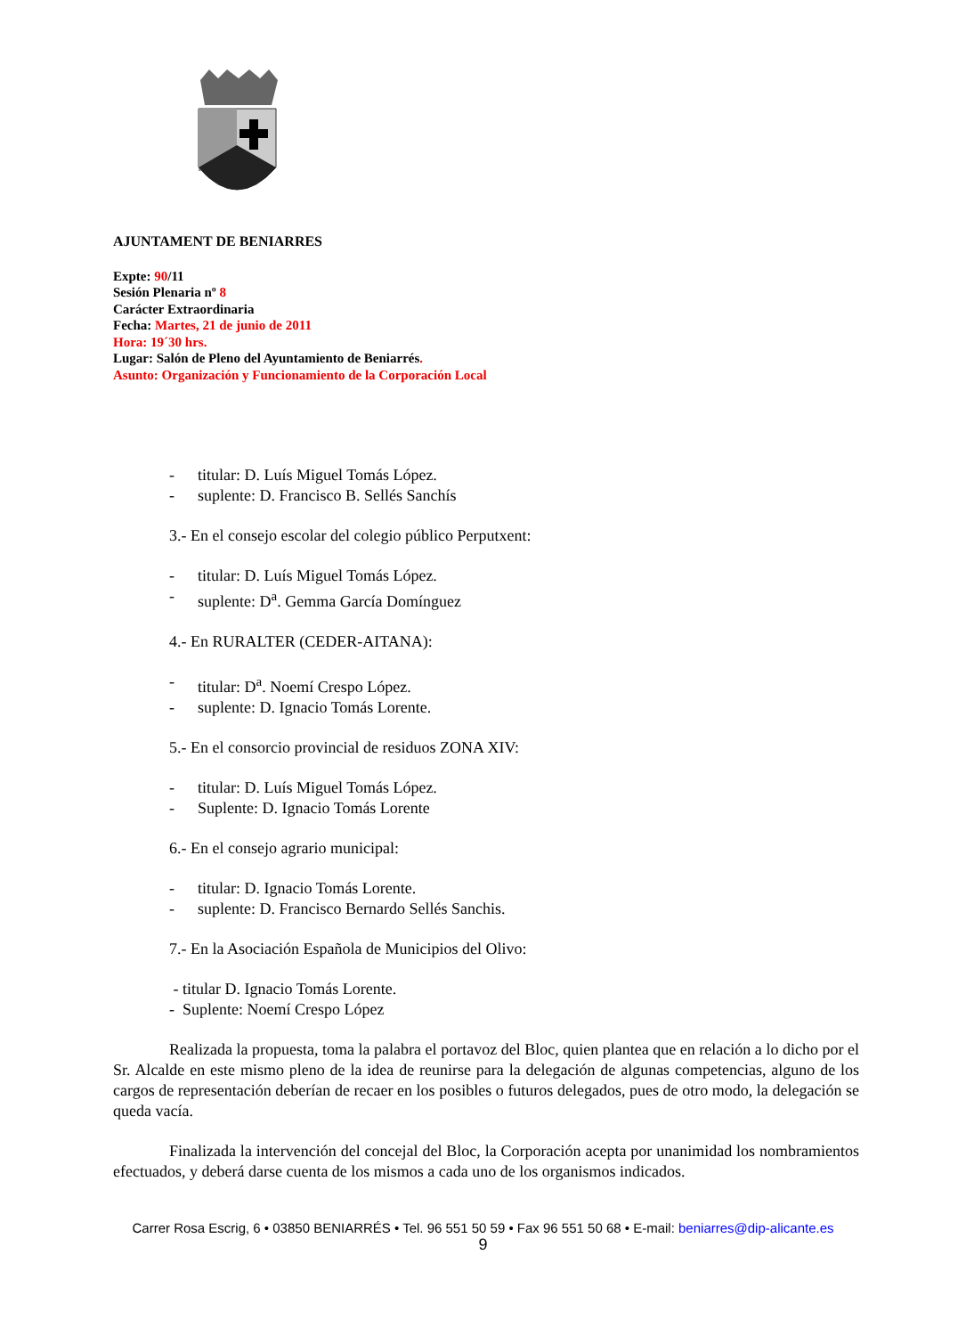AJUNTAMENT DE BENIARRES
Expte: 90/11
Sesión Plenaria nº 8
Carácter Extraordinaria
Fecha: Martes, 21 de junio de 2011
Hora: 19´30 hrs.
Lugar: Salón de Pleno del Ayuntamiento de Beniarrés.
Asunto: Organización y Funcionamiento de la Corporación Local
- titular: D. Luís Miguel Tomás López.
- suplente: D. Francisco B. Sellés Sanchís
3.- En el consejo escolar del colegio público Perputxent:
- titular: D. Luís Miguel Tomás López.
- suplente: D<sup>a</sup>. Gemma García Domínguez
4.- En RURALTER (CEDER-AITANA):
- titular: D<sup>a</sup>. Noemí Crespo López.
- suplente: D. Ignacio Tomás Lorente.
5.- En el consorcio provincial de residuos ZONA XIV:
- titular: D. Luís Miguel Tomás López.
- Suplente: D. Ignacio Tomás Lorente
6.- En el consejo agrario municipal:
- titular: D. Ignacio Tomás Lorente.
- suplente: D. Francisco Bernardo Sellés Sanchis.
7.- En la Asociación Española de Municipios del Olivo:
- titular D. Ignacio Tomás Lorente.
- Suplente: Noemí Crespo López
Realizada la propuesta, toma la palabra el portavoz del Bloc, quien plantea que en relación a lo dicho por el Sr. Alcalde en este mismo pleno de la idea de reunirse para la delegación de algunas competencias, alguno de los cargos de representación deberían de recaer en los posibles o futuros delegados, pues de otro modo, la delegación se queda vacía.
Finalizada la intervención del concejal del Bloc, la Corporación acepta por unanimidad los nombramientos efectuados, y deberá darse cuenta de los mismos a cada uno de los organismos indicados.
Carrer Rosa Escrig, 6 • 03850 BENIARRÉS • Tel. 96 551 50 59 • Fax 96 551 50 68 • E-mail: beniarres@dip-alicante.es
9